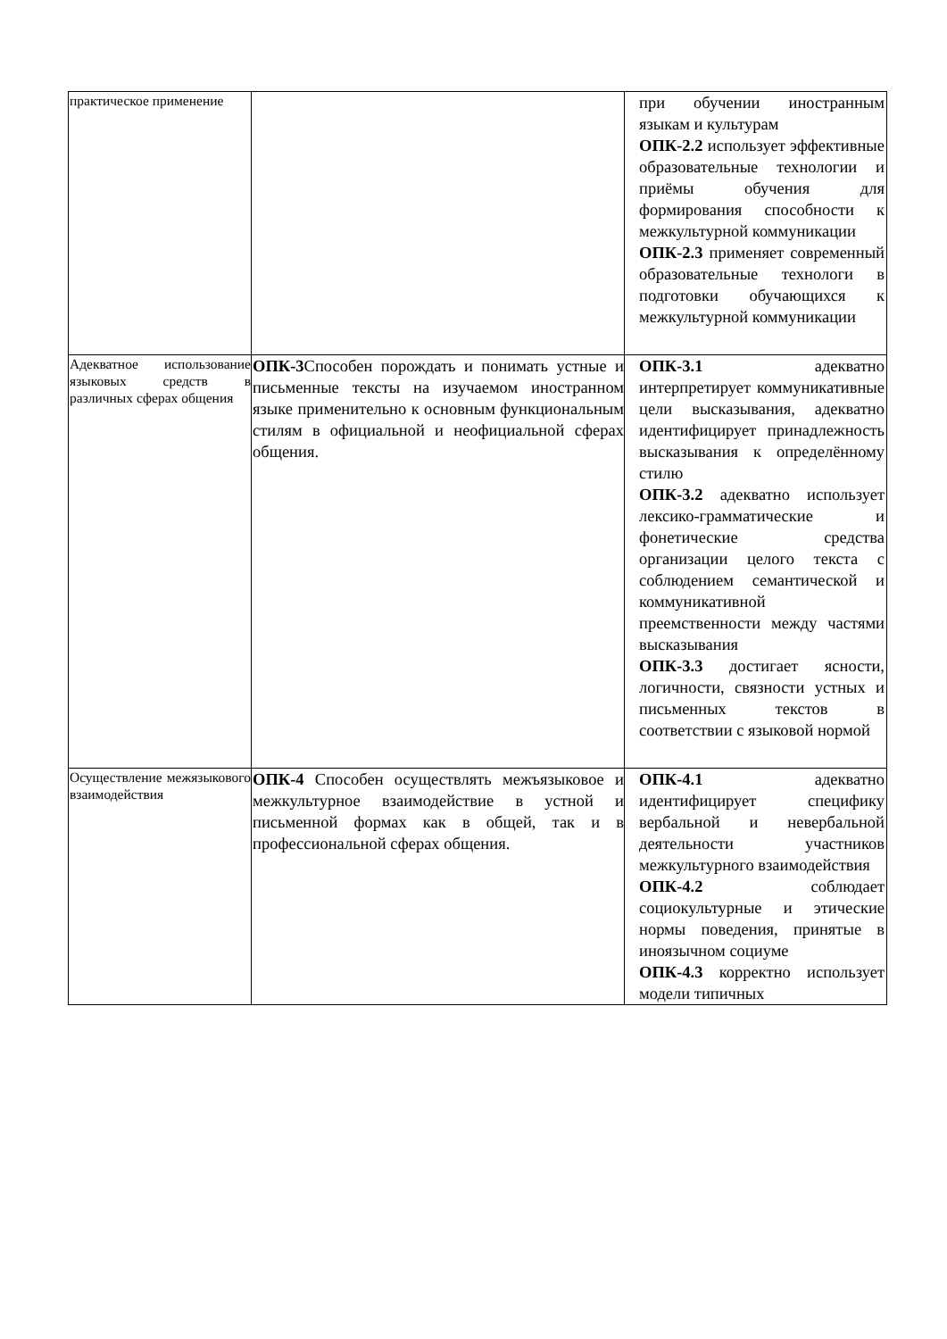| практическое применение | | при обучении иностранным языкам и культурам ОПК-2.2 использует эффективные образовательные технологии и приёмы обучения для формирования способности к межкультурной коммуникации ОПК-2.3 применяет современный образовательные технологи в подготовки обучающихся к межкультурной коммуникации |
| Адекватное использование языковых средств в различных сферах общения | ОПК-3 Способен порождать и понимать устные и письменные тексты на изучаемом иностранном языке применительно к основным функциональным стилям в официальной и неофициальной сферах общения. | ОПК-3.1 адекватно интерпретирует коммуникативные цели высказывания, адекватно идентифицирует принадлежность высказывания к определённому стилю ОПК-3.2 адекватно использует лексико-грамматические и фонетические средства организации целого текста с соблюдением семантической и коммуникативной преемственности между частями высказывания ОПК-3.3 достигает ясности, логичности, связности устных и письменных текстов в соответствии с языковой нормой |
| Осуществление межязыкового взаимодействия | ОПК-4 Способен осуществлять межъязыковое и межкультурное взаимодействие в устной и письменной формах как в общей, так и в профессиональной сферах общения. | ОПК-4.1 адекватно идентифицирует специфику вербальной и невербальной деятельности участников межкультурного взаимодействия ОПК-4.2 соблюдает социокультурные и этические нормы поведения, принятые в иноязычном социуме ОПК-4.3 корректно использует модели типичных |